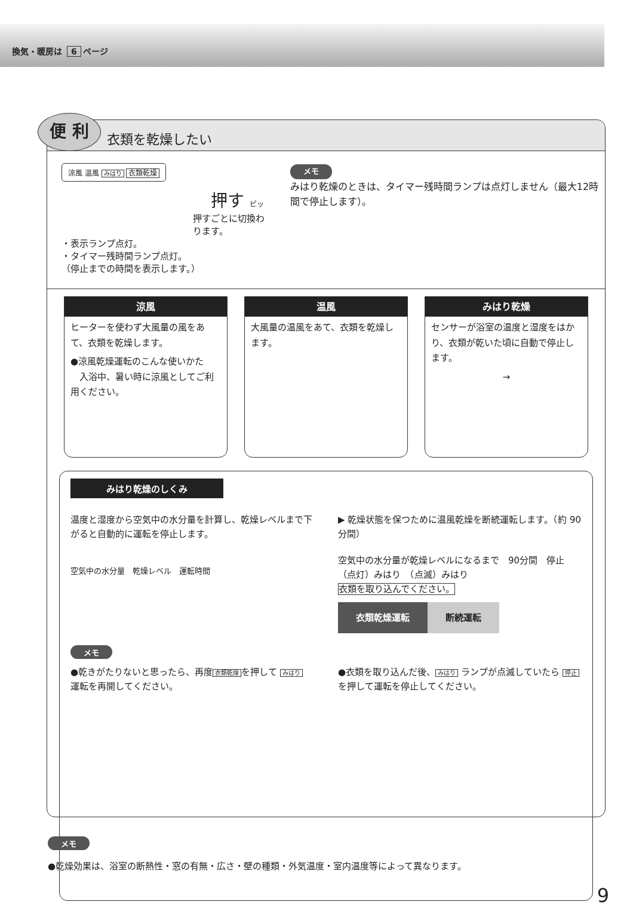換気・暖房は 6 ページ
便 利
衣類を乾燥したい
涼風 温風 みはり 衣類乾燥
押す ピッ
押すごとに切換わります。
・表示ランプ点灯。
・タイマー残時間ランプ点灯。
（停止までの時間を表示します。）
メモ
みはり乾燥のときは、タイマー残時間ランプは点灯しません（最大12時間で停止します）。
涼風
ヒーターを使わず大風量の風をあて、衣類を乾燥します。
●涼風乾燥運転のこんな使いかた
　入浴中、暑い時に涼風としてご利用ください。
温風
大風量の温風をあて、衣類を乾燥します。
みはり乾燥
センサーが浴室の温度と湿度をはかり、衣類が乾いた頃に自動で停止します。
→
みはり乾燥のしくみ
温度と湿度から空気中の水分量を計算し、乾燥レベルまで下がると自動的に運転を停止します。
空気中の水分量　乾燥レベル　運転時間
▶ 乾燥状態を保つために温風乾燥を断続運転します。（約 90 分間）
空気中の水分量が乾燥レベルになるまで　90分間　停止
（点灯）みはり　（点滅）みはり
衣類を取り込んでください。
衣類乾燥運転 断続運転
メモ
●乾きがたりないと思ったら、再度 衣類乾燥 を押して みはり 運転を再開してください。
●衣類を取り込んだ後、 みはり ランプが点滅していたら 停止 を押して運転を停止してください。
メモ
●乾燥効果は、浴室の断熱性・窓の有無・広さ・壁の種類・外気温度・室内温度等によって異なります。
9